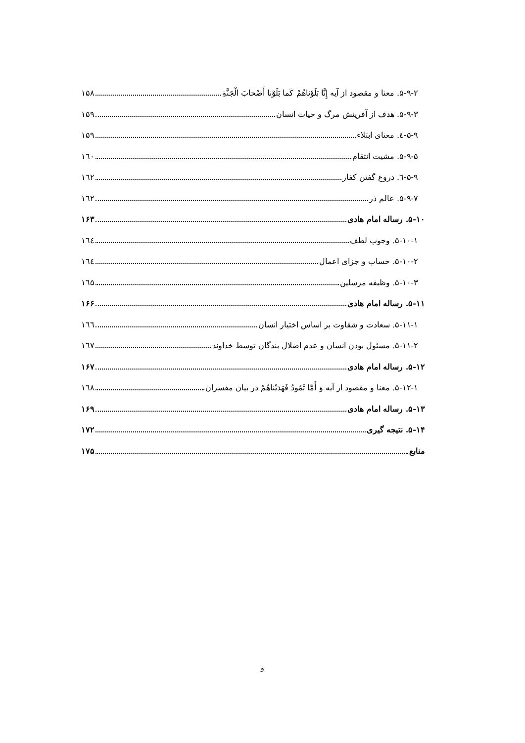۵-۹-۲. معنا و مقصود از آیه إِنَّا بَلَوْناهُمْ كَما بَلَوْنا أَصْحابَ الْجَنَّةِ ۱۵۸
۵-۹-۳. هدف از آفرینش مرگ و حیات انسان ۱۵۹
۵-۹-٤. معنای ابتلاء ۱۵۹
۵-۹-۵. مشیت انتقام ۱٦۰
۵-۹-٦. دروغ گفتن کفار ۱٦۲
۵-۹-۷. عالم ذر ۱٦۲
۵-۱۰. رساله امام هادی ۱۶۳
۵-۱۰-۱. وجوب لطف ۱٦٤
۵-۱۰-۲. حساب و جزای اعمال ۱٦٤
۵-۱۰-۳. وظیفه مرسلین ۱٦۵
۵-۱۱. رساله امام هادی ۱۶۶
۵-۱۱-۱. سعادت و شقاوت بر اساس اختیار انسان ۱٦٦
۵-۱۱-۲. مسئول بودن انسان و عدم اضلال بندگان توسط خداوند ۱٦۷
۵-۱۲. رساله امام هادی ۱۶۷
۵-۱۲-۱. معنا و مقصود از آیه وَ أَمَّا ثَمُودُ فَهَدَيْناهُمْ در بیان مفسران ۱٦۸
۵-۱۳. رساله امام هادی ۱۶۹
۵-۱۴. نتیجه گیری ۱۷۲
منابع ۱۷۵
و